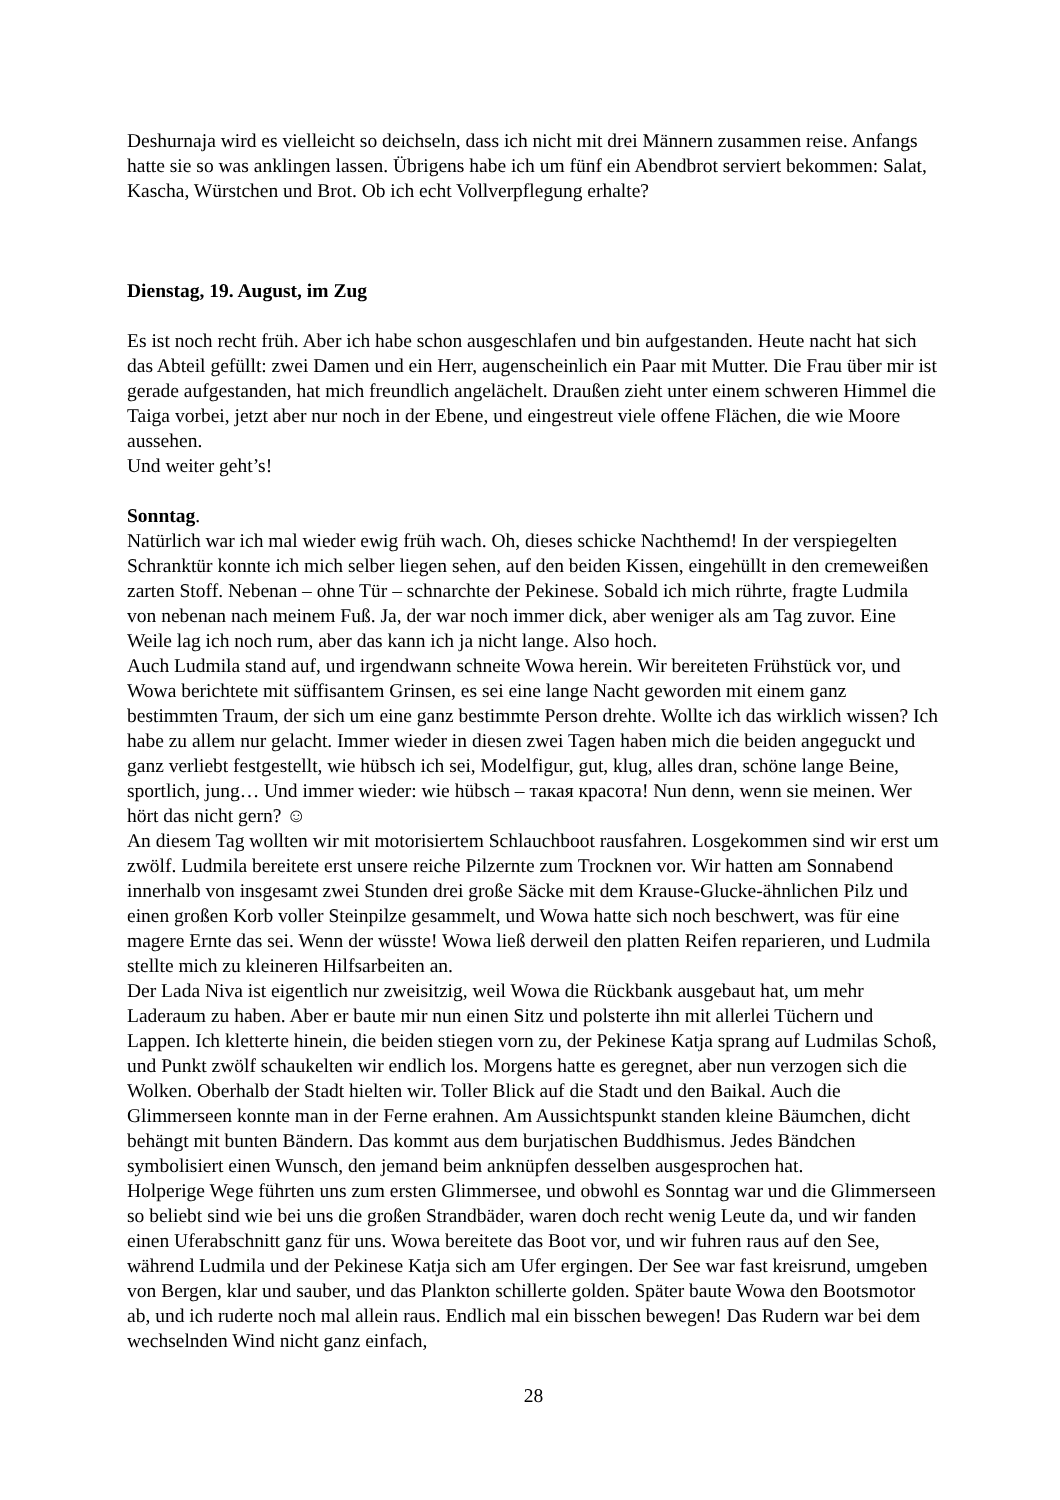Deshurnaja wird es vielleicht so deichseln, dass ich nicht mit drei Männern zusammen reise. Anfangs hatte sie so was anklingen lassen. Übrigens habe ich um fünf ein Abendbrot serviert bekommen: Salat, Kascha, Würstchen und Brot. Ob ich echt Vollverpflegung erhalte?
Dienstag, 19. August, im Zug
Es ist noch recht früh. Aber ich habe schon ausgeschlafen und bin aufgestanden. Heute nacht hat sich das Abteil gefüllt: zwei Damen und ein Herr, augenscheinlich ein Paar mit Mutter. Die Frau über mir ist gerade aufgestanden, hat mich freundlich angelächelt. Draußen zieht unter einem schweren Himmel die Taiga vorbei, jetzt aber nur noch in der Ebene, und eingestreut viele offene Flächen, die wie Moore aussehen.
Und weiter geht’s!
Sonntag.
Natürlich war ich mal wieder ewig früh wach. Oh, dieses schicke Nachthemd! In der verspiegelten Schranktür konnte ich mich selber liegen sehen, auf den beiden Kissen, eingehüllt in den cremeweißen zarten Stoff. Nebenan – ohne Tür – schnarchte der Pekinese. Sobald ich mich rührte, fragte Ludmila von nebenan nach meinem Fuß. Ja, der war noch immer dick, aber weniger als am Tag zuvor. Eine Weile lag ich noch rum, aber das kann ich ja nicht lange. Also hoch.
Auch Ludmila stand auf, und irgendwann schneite Wowa herein. Wir bereiteten Frühstück vor, und Wowa berichtete mit süffisantem Grinsen, es sei eine lange Nacht geworden mit einem ganz bestimmten Traum, der sich um eine ganz bestimmte Person drehte. Wollte ich das wirklich wissen? Ich habe zu allem nur gelacht. Immer wieder in diesen zwei Tagen haben mich die beiden angeguckt und ganz verliebt festgestellt, wie hübsch ich sei, Modelfigur, gut, klug, alles dran, schöne lange Beine, sportlich, jung… Und immer wieder: wie hübsch – такая красота! Nun denn, wenn sie meinen. Wer hört das nicht gern? ☺
An diesem Tag wollten wir mit motorisiertem Schlauchboot rausfahren. Losgekommen sind wir erst um zwölf. Ludmila bereitete erst unsere reiche Pilzernte zum Trocknen vor. Wir hatten am Sonnabend innerhalb von insgesamt zwei Stunden drei große Säcke mit dem Krause-Glucke-ähnlichen Pilz und einen großen Korb voller Steinpilze gesammelt, und Wowa hatte sich noch beschwert, was für eine magere Ernte das sei. Wenn der wüsste! Wowa ließ derweil den platten Reifen reparieren, und Ludmila stellte mich zu kleineren Hilfsarbeiten an.
Der Lada Niva ist eigentlich nur zweisitzig, weil Wowa die Rückbank ausgebaut hat, um mehr Laderaum zu haben. Aber er baute mir nun einen Sitz und polsterte ihn mit allerlei Tüchern und Lappen. Ich kletterte hinein, die beiden stiegen vorn zu, der Pekinese Katja sprang auf Ludmilas Schoß, und Punkt zwölf schaukelten wir endlich los. Morgens hatte es geregnet, aber nun verzogen sich die Wolken. Oberhalb der Stadt hielten wir. Toller Blick auf die Stadt und den Baikal. Auch die Glimmerseen konnte man in der Ferne erahnen. Am Aussichtspunkt standen kleine Bäumchen, dicht behängt mit bunten Bändern. Das kommt aus dem burjatischen Buddhismus. Jedes Bändchen symbolisiert einen Wunsch, den jemand beim anknüpfen desselben ausgesprochen hat.
Holperige Wege führten uns zum ersten Glimmersee, und obwohl es Sonntag war und die Glimmerseen so beliebt sind wie bei uns die großen Strandbäder, waren doch recht wenig Leute da, und wir fanden einen Uferabschnitt ganz für uns. Wowa bereitete das Boot vor, und wir fuhren raus auf den See, während Ludmila und der Pekinese Katja sich am Ufer ergingen. Der See war fast kreisrund, umgeben von Bergen, klar und sauber, und das Plankton schillerte golden. Später baute Wowa den Bootsmotor ab, und ich ruderte noch mal allein raus. Endlich mal ein bisschen bewegen! Das Rudern war bei dem wechselnden Wind nicht ganz einfach,
28